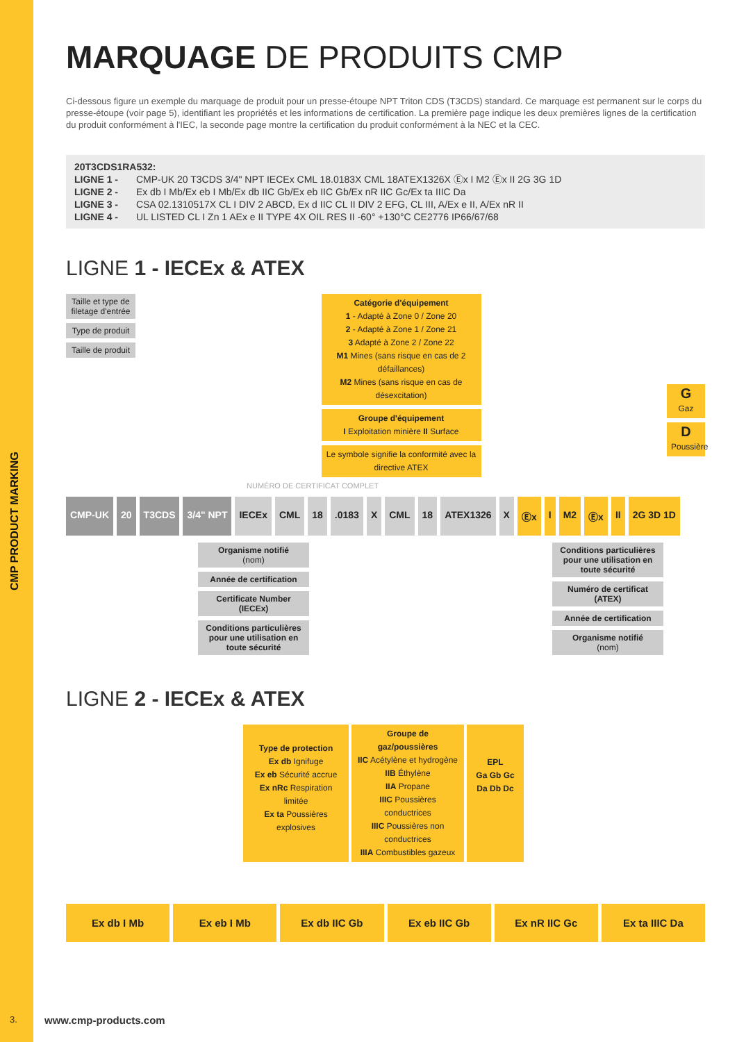CMP PRODUCT MARKING
MARQUAGE DE PRODUITS CMP
Ci-dessous figure un exemple du marquage de produit pour un presse-étoupe NPT Triton CDS (T3CDS) standard. Ce marquage est permanent sur le corps du presse-étoupe (voir page 5), identifiant les propriétés et les informations de certification. La première page indique les deux premières lignes de la certification du produit conformément à l'IEC, la seconde page montre la certification du produit conformément à la NEC et la CEC.
20T3CDS1RA532:
LIGNE 1 - CMP-UK 20 T3CDS 3/4" NPT IECEx CML 18.0183X CML 18ATEX1326X Ⓔx I M2 Ⓔx II 2G 3G 1D
LIGNE 2 - Ex db I Mb/Ex eb I Mb/Ex db IIC Gb/Ex eb IIC Gb/Ex nR IIC Gc/Ex ta IIIC Da
LIGNE 3 - CSA 02.1310517X CL I DIV 2 ABCD, Ex d IIC CL II DIV 2 EFG, CL III, A/Ex e II, A/Ex nR II
LIGNE 4 - UL LISTED CL I Zn 1 AEx e II TYPE 4X OIL RES II -60° +130°C CE2776 IP66/67/68
LIGNE 1 - IECEx & ATEX
Taille et type de filetage d'entrée
Type de produit
Taille de produit
Catégorie d'équipement
1 - Adapté à Zone 0 / Zone 20
2 - Adapté à Zone 1 / Zone 21
3 Adapté à Zone 2 / Zone 22
M1 Mines (sans risque en cas de 2 défaillances)
M2 Mines (sans risque en cas de désexcitation)
Groupe d'équipement
I Exploitation minière II Surface
Le symbole signifie la conformité avec la directive ATEX
G
Gaz
D
Poussière
NUMÉRO DE CERTIFICAT COMPLET
CMP-UK 20 T3CDS 3/4" NPT IECEx CML 18 .0183 X CML 18 ATEX1326 X Ⓔx I M2 Ⓔx II 2G 3D 1D
Organisme notifié
(nom)
Année de certification
Certificate Number (IECEx)
Conditions particulières pour une utilisation en toute sécurité
Conditions particulières pour une utilisation en toute sécurité
Numéro de certificat (ATEX)
Année de certification
Organisme notifié
(nom)
LIGNE 2 - IECEx & ATEX
Type de protection
Ex db Ignifuge
Ex eb Sécurité accrue
Ex nRc Respiration limitée
Ex ta Poussières explosives
Groupe de gaz/poussières
IIC Acétylène et hydrogène
IIB Éthylène
IIA Propane
IIIC Poussières conductrices
IIIC Poussières non conductrices
IIIA Combustibles gazeux
EPL
Ga Gb Gc
Da Db Dc
Ex db I Mb Ex eb I Mb Ex db IIC Gb Ex eb IIC Gb Ex nR IIC Gc Ex ta IIIC Da
3. www.cmp-products.com